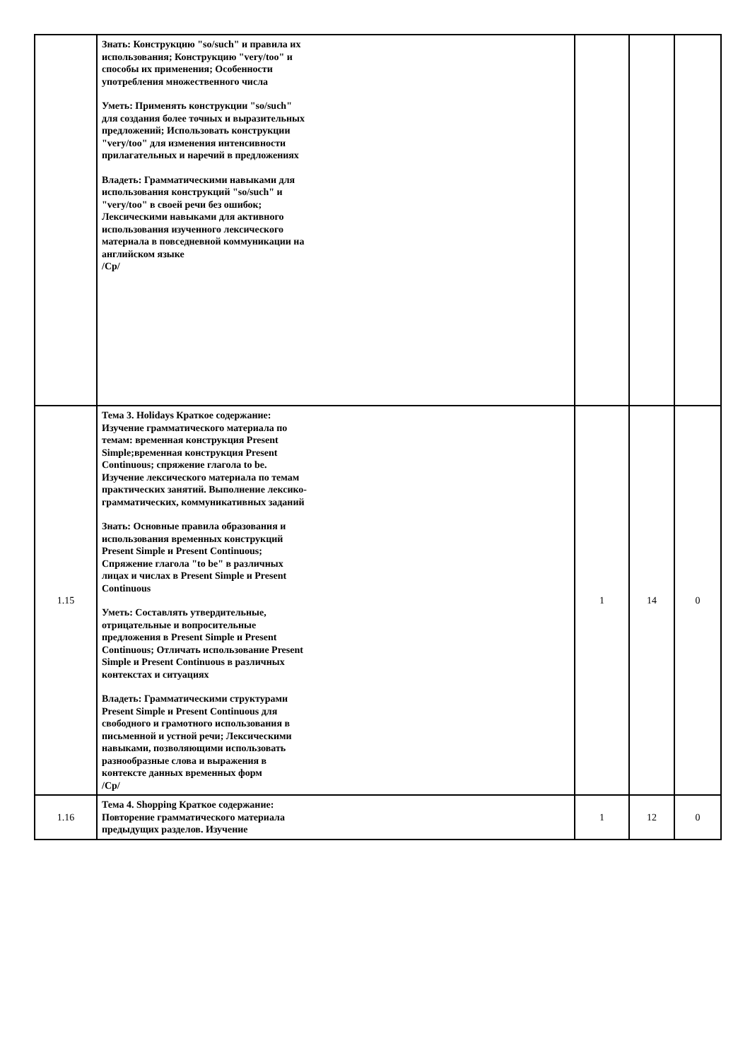| | Знать: Конструкцию "so/such" и правила их использования; Конструкцию "very/too" и способы их применения; Особенности употребления множественного числа Уметь: Применять конструкции "so/such" для создания более точных и выразительных предложений; Использовать конструкции "very/too" для изменения интенсивности прилагательных и наречий в предложениях Владеть: Грамматическими навыками для использования конструкций "so/such" и "very/too" в своей речи без ошибок; Лексическими навыками для активного использования изученного лексического материала в повседневной коммуникации на английском языке /Ср/ | | | |
| 1.15 | Тема 3. Holidays Краткое содержание: Изучение грамматического материала по темам: временная конструкция Present Simple;временная конструкция Present Continuous; спряжение глагола to be. Изучение лексического материала по темам практических занятий. Выполнение лексико-грамматических, коммуникативных заданий Знать: Основные правила образования и использования временных конструкций Present Simple и Present Continuous; Спряжение глагола "to be" в различных лицах и числах в Present Simple и Present Continuous Уметь: Составлять утвердительные, отрицательные и вопросительные предложения в Present Simple и Present Continuous; Отличать использование Present Simple и Present Continuous в различных контекстах и ситуациях Владеть: Грамматическими структурами Present Simple и Present Continuous для свободного и грамотного использования в письменной и устной речи; Лексическими навыками, позволяющими использовать разнообразные слова и выражения в контексте данных временных форм /Ср/ | 1 | 14 | 0 |
| 1.16 | Тема 4. Shopping Краткое содержание: Повторение грамматического материала предыдущих разделов. Изучение | 1 | 12 | 0 |